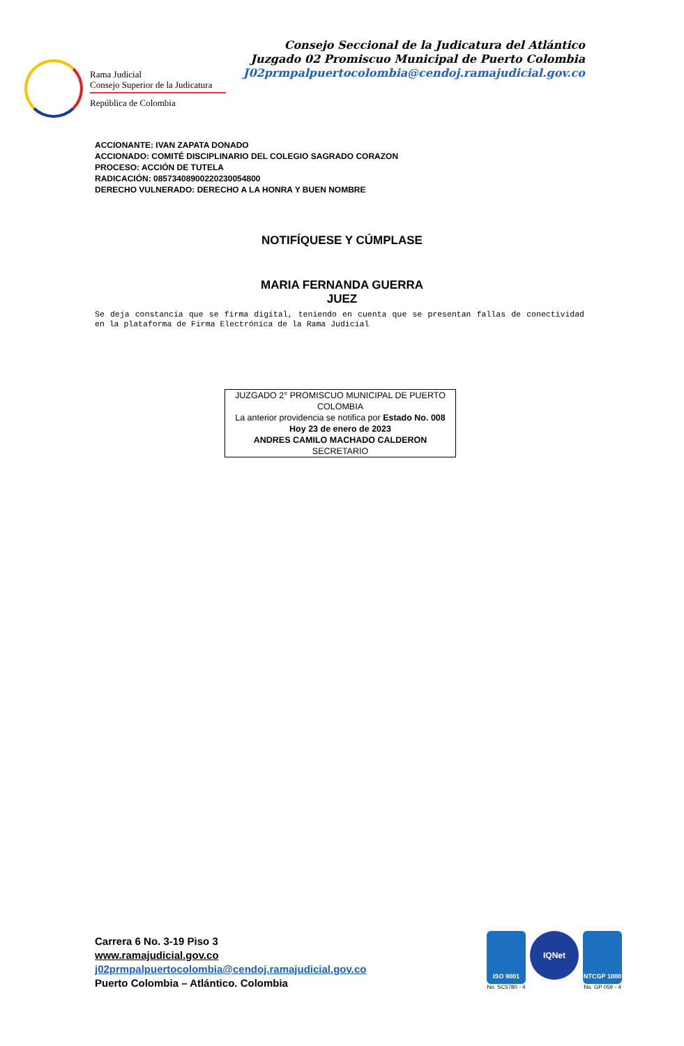Consejo Seccional de la Judicatura del Atlántico
Juzgado 02 Promiscuo Municipal de Puerto Colombia
J02prmpalpuertocolombia@cendoj.ramajudicial.gov.co
Rama Judicial
Consejo Superior de la Judicatura
República de Colombia
ACCIONANTE: IVAN ZAPATA DONADO
ACCIONADO: COMITÉ DISCIPLINARIO DEL COLEGIO SAGRADO CORAZON
PROCESO: ACCIÓN DE TUTELA
RADICACIÓN: 08573408900220230054800
DERECHO VULNERADO: DERECHO A LA HONRA Y BUEN NOMBRE
NOTIFÍQUESE Y CÚMPLASE
MARIA FERNANDA GUERRA
JUEZ
Se deja constancia que se firma digital, teniendo en cuenta que se presentan fallas de conectividad en la plataforma de Firma Electrónica de la Rama Judicial
JUZGADO 2° PROMISCUO MUNICIPAL DE PUERTO COLOMBIA
La anterior providencia se notifica por Estado No. 008
Hoy 23 de enero de 2023
ANDRES CAMILO MACHADO CALDERON
SECRETARIO
Carrera 6 No. 3-19 Piso 3
www.ramajudicial.gov.co
j02prmpalpuertocolombia@cendoj.ramajudicial.gov.co
Puerto Colombia – Atlántico. Colombia
ISO 9001
No. SC5780 - 4
IQNet
NTCGP 1000
No. GP 059 - 4